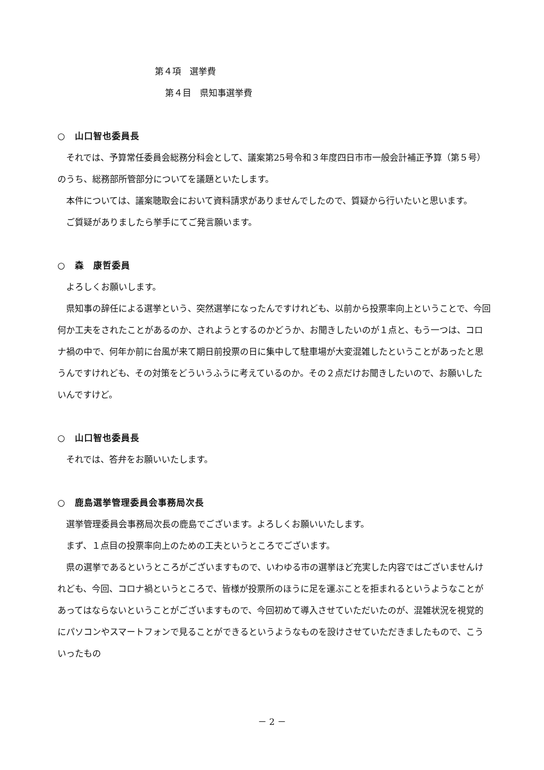第４項　選挙費
第４目　県知事選挙費
○　山口智也委員長
それでは、予算常任委員会総務分科会として、議案第25号令和３年度四日市市一般会計補正予算（第５号）のうち、総務部所管部分についてを議題といたします。
本件については、議案聴取会において資料請求がありませんでしたので、質疑から行いたいと思います。
ご質疑がありましたら挙手にてご発言願います。
○　森　康哲委員
よろしくお願いします。
県知事の辞任による選挙という、突然選挙になったんですけれども、以前から投票率向上ということで、今回何か工夫をされたことがあるのか、されようとするのかどうか、お聞きしたいのが１点と、もう一つは、コロナ禍の中で、何年か前に台風が来て期日前投票の日に集中して駐車場が大変混雑したということがあったと思うんですけれども、その対策をどういうふうに考えているのか。その２点だけお聞きしたいので、お願いしたいんですけど。
○　山口智也委員長
それでは、答弁をお願いいたします。
○　鹿島選挙管理委員会事務局次長
選挙管理委員会事務局次長の鹿島でございます。よろしくお願いいたします。
まず、１点目の投票率向上のための工夫というところでございます。
県の選挙であるというところがございますもので、いわゆる市の選挙ほど充実した内容ではございませんけれども、今回、コロナ禍というところで、皆様が投票所のほうに足を運ぶことを拒まれるというようなことがあってはならないということがございますもので、今回初めて導入させていただいたのが、混雑状況を視覚的にパソコンやスマートフォンで見ることができるというようなものを設けさせていただきましたもので、こういったもの
－ 2 －